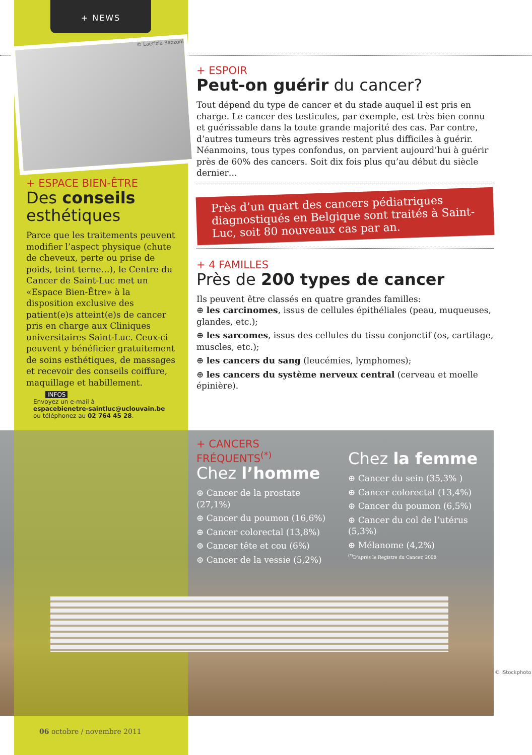+ NEWS
© Laetizia Bazzoni
+ ESPACE BIEN-ÊTRE
Des conseils esthétiques
Parce que les traitements peuvent modifier l’aspect physique (chute de cheveux, perte ou prise de poids, teint terne…), le Centre du Cancer de Saint-Luc met un «Espace Bien-Être» à la disposition exclusive des patient(e)s atteint(e)s de cancer pris en charge aux Cliniques universitaires Saint-Luc. Ceux-ci peuvent y bénéficier gratuitement de soins esthétiques, de massages et recevoir des conseils coiffure, maquillage et habillement.
INFOS
Envoyez un e-mail à
espacebienetre-saintluc@uclouvain.be
ou téléphonez au 02 764 45 28.
+ ESPOIR
Peut-on guérir du cancer?
Tout dépend du type de cancer et du stade auquel il est pris en charge. Le cancer des testicules, par exemple, est très bien connu et guérissable dans la toute grande majorité des cas. Par contre, d’autres tumeurs très agressives restent plus difficiles à guérir. Néanmoins, tous types confondus, on parvient aujourd’hui à guérir près de 60% des cancers. Soit dix fois plus qu’au début du siècle dernier…
Près d’un quart des cancers pédiatriques diagnostiqués en Belgique sont traités à Saint-Luc, soit 80 nouveaux cas par an.
+ 4 FAMILLES
Près de 200 types de cancer
Ils peuvent être classés en quatre grandes familles:
⊕ les carcinomes, issus de cellules épithéliales (peau, muqueuses, glandes, etc.);
⊕ les sarcomes, issus des cellules du tissu conjonctif (os, cartilage, muscles, etc.);
⊕ les cancers du sang (leucémies, lymphomes);
⊕ les cancers du système nerveux central (cerveau et moelle épinière).
+ CANCERS FRÉQUENTS<sup>(*)</sup>
Chez l’homme
⊕ Cancer de la prostate (27,1%)
⊕ Cancer du poumon (16,6%)
⊕ Cancer colorectal (13,8%)
⊕ Cancer tête et cou (6%)
⊕ Cancer de la vessie (5,2%)
Chez la femme
⊕ Cancer du sein (35,3% )
⊕ Cancer colorectal (13,4%)
⊕ Cancer du poumon (6,5%)
⊕ Cancer du col de l’utérus (5,3%)
⊕ Mélanome (4,2%)
<sup>(*)</sup> D’après le Registre du Cancer, 2008
© iStockphoto
06 octobre / novembre 2011